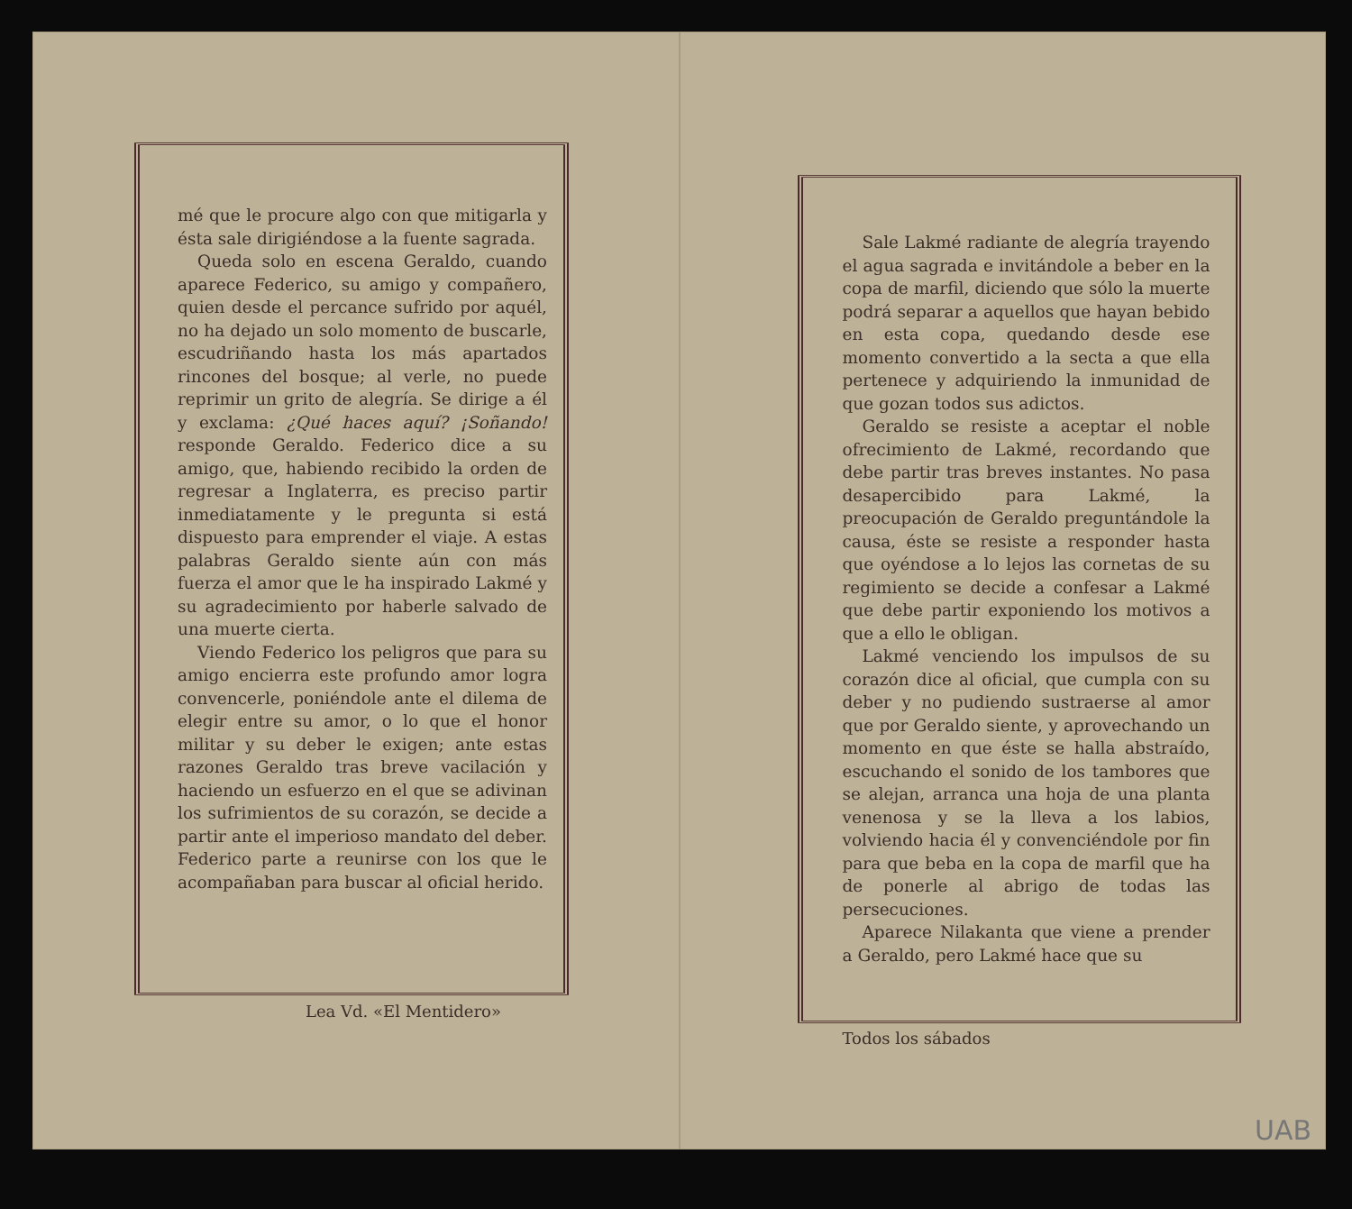mé que le procure algo con que mitigarla y ésta sale dirigiéndose a la fuente sagrada.
Queda solo en escena Geraldo, cuando aparece Federico, su amigo y compañero, quien desde el percance sufrido por aquél, no ha dejado un solo momento de buscarle, escudriñando hasta los más apartados rincones del bosque; al verle, no puede reprimir un grito de alegría. Se dirige a él y exclama: ¿Qué haces aquí? ¡Soñando! responde Geraldo. Federico dice a su amigo, que, habiendo recibido la orden de regresar a Inglaterra, es preciso partir inmediatamente y le pregunta si está dispuesto para emprender el viaje. A estas palabras Geraldo siente aún con más fuerza el amor que le ha inspirado Lakmé y su agradecimiento por haberle salvado de una muerte cierta.
Viendo Federico los peligros que para su amigo encierra este profundo amor logra convencerle, poniéndole ante el dilema de elegir entre su amor, o lo que el honor militar y su deber le exigen; ante estas razones Geraldo tras breve vacilación y haciendo un esfuerzo en el que se adivinan los sufrimientos de su corazón, se decide a partir ante el imperioso mandato del deber. Federico parte a reunirse con los que le acompañaban para buscar al oficial herido.
Lea Vd. «El Mentidero»
Sale Lakmé radiante de alegría trayendo el agua sagrada e invitándole a beber en la copa de marfil, diciendo que sólo la muerte podrá separar a aquellos que hayan bebido en esta copa, quedando desde ese momento convertido a la secta a que ella pertenece y adquiriendo la inmunidad de que gozan todos sus adictos.
Geraldo se resiste a aceptar el noble ofrecimiento de Lakmé, recordando que debe partir tras breves instantes. No pasa desapercibido para Lakmé, la preocupación de Geraldo preguntándole la causa, éste se resiste a responder hasta que oyéndose a lo lejos las cornetas de su regimiento se decide a confesar a Lakmé que debe partir exponiendo los motivos a que a ello le obligan.
Lakmé venciendo los impulsos de su corazón dice al oficial, que cumpla con su deber y no pudiendo sustraerse al amor que por Geraldo siente, y aprovechando un momento en que éste se halla abstraído, escuchando el sonido de los tambores que se alejan, arranca una hoja de una planta venenosa y se la lleva a los labios, volviendo hacia él y convenciéndole por fin para que beba en la copa de marfil que ha de ponerle al abrigo de todas las persecuciones.
Aparece Nilakanta que viene a prender a Geraldo, pero Lakmé hace que su
Todos los sábados
UAB